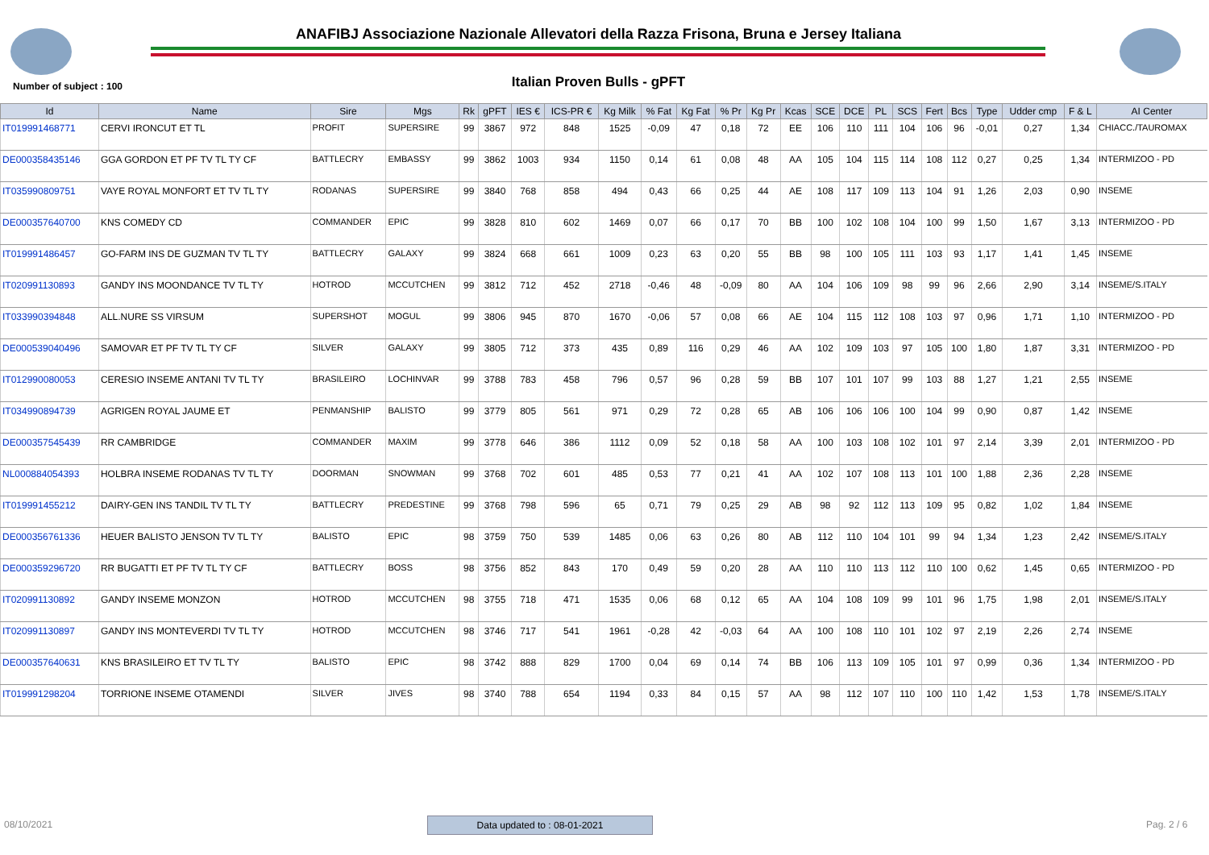ANAFIBJ Associazione Nazionale Allevatori della Razza Frisona, Bruna e Jersey Italiana
Number of subject : 100
Italian Proven Bulls - gPFT
| Id | Name | Sire | Mgs | Rk | gPFT | IES € | ICS-PR € | Kg Milk | % Fat | Kg Fat | % Pr | Kg Pr | Kcas | SCE | DCE | PL | SCS | Fert | Bcs | Type | Udder cmp | F & L | AI Center |
| --- | --- | --- | --- | --- | --- | --- | --- | --- | --- | --- | --- | --- | --- | --- | --- | --- | --- | --- | --- | --- | --- | --- | --- |
| IT019991468771 | CERVI IRONCUT ET TL | PROFIT | SUPERSIRE | 99 | 3867 | 972 | 848 | 1525 | -0,09 | 47 | 0,18 | 72 | EE | 106 | 110 | 111 | 104 | 106 | 96 | -0,01 | 0,27 | 1,34 | CHIACC./TAUROMAX |
| DE000358435146 | GGA GORDON ET PF TV TL TY CF | BATTLECRY | EMBASSY | 99 | 3862 | 1003 | 934 | 1150 | 0,14 | 61 | 0,08 | 48 | AA | 105 | 104 | 115 | 114 | 108 | 112 | 0,27 | 0,25 | 1,34 | INTERMIZOO - PD |
| IT035990809751 | VAYE ROYAL MONFORT ET TV TL TY | RODANAS | SUPERSIRE | 99 | 3840 | 768 | 858 | 494 | 0,43 | 66 | 0,25 | 44 | AE | 108 | 117 | 109 | 113 | 104 | 91 | 1,26 | 2,03 | 0,90 | INSEME |
| DE000357640700 | KNS COMEDY CD | COMMANDER | EPIC | 99 | 3828 | 810 | 602 | 1469 | 0,07 | 66 | 0,17 | 70 | BB | 100 | 102 | 108 | 104 | 100 | 99 | 1,50 | 1,67 | 3,13 | INTERMIZOO - PD |
| IT019991486457 | GO-FARM INS DE GUZMAN TV TL TY | BATTLECRY | GALAXY | 99 | 3824 | 668 | 661 | 1009 | 0,23 | 63 | 0,20 | 55 | BB | 98 | 100 | 105 | 111 | 103 | 93 | 1,17 | 1,41 | 1,45 | INSEME |
| IT020991130893 | GANDY INS MOONDANCE TV TL TY | HOTROD | MCCUTCHEN | 99 | 3812 | 712 | 452 | 2718 | -0,46 | 48 | -0,09 | 80 | AA | 104 | 106 | 109 | 98 | 99 | 96 | 2,66 | 2,90 | 3,14 | INSEME/S.ITALY |
| IT033990394848 | ALL.NURE SS VIRSUM | SUPERSHOT | MOGUL | 99 | 3806 | 945 | 870 | 1670 | -0,06 | 57 | 0,08 | 66 | AE | 104 | 115 | 112 | 108 | 103 | 97 | 0,96 | 1,71 | 1,10 | INTERMIZOO - PD |
| DE000539040496 | SAMOVAR ET PF TV TL TY CF | SILVER | GALAXY | 99 | 3805 | 712 | 373 | 435 | 0,89 | 116 | 0,29 | 46 | AA | 102 | 109 | 103 | 97 | 105 | 100 | 1,80 | 1,87 | 3,31 | INTERMIZOO - PD |
| IT012990080053 | CERESIO INSEME ANTANI TV TL TY | BRASILEIRO | LOCHINVAR | 99 | 3788 | 783 | 458 | 796 | 0,57 | 96 | 0,28 | 59 | BB | 107 | 101 | 107 | 99 | 103 | 88 | 1,27 | 1,21 | 2,55 | INSEME |
| IT034990894739 | AGRIGEN ROYAL JAUME ET | PENMANSHIP | BALISTO | 99 | 3779 | 805 | 561 | 971 | 0,29 | 72 | 0,28 | 65 | AB | 106 | 106 | 106 | 100 | 104 | 99 | 0,90 | 0,87 | 1,42 | INSEME |
| DE000357545439 | RR CAMBRIDGE | COMMANDER | MAXIM | 99 | 3778 | 646 | 386 | 1112 | 0,09 | 52 | 0,18 | 58 | AA | 100 | 103 | 108 | 102 | 101 | 97 | 2,14 | 3,39 | 2,01 | INTERMIZOO - PD |
| NL000884054393 | HOLBRA INSEME RODANAS TV TL TY | DOORMAN | SNOWMAN | 99 | 3768 | 702 | 601 | 485 | 0,53 | 77 | 0,21 | 41 | AA | 102 | 107 | 108 | 113 | 101 | 100 | 1,88 | 2,36 | 2,28 | INSEME |
| IT019991455212 | DAIRY-GEN INS TANDIL TV TL TY | BATTLECRY | PREDESTINE | 99 | 3768 | 798 | 596 | 65 | 0,71 | 79 | 0,25 | 29 | AB | 98 | 92 | 112 | 113 | 109 | 95 | 0,82 | 1,02 | 1,84 | INSEME |
| DE000356761336 | HEUER BALISTO JENSON TV TL TY | BALISTO | EPIC | 98 | 3759 | 750 | 539 | 1485 | 0,06 | 63 | 0,26 | 80 | AB | 112 | 110 | 104 | 101 | 99 | 94 | 1,34 | 1,23 | 2,42 | INSEME/S.ITALY |
| DE000359296720 | RR BUGATTI ET PF TV TL TY CF | BATTLECRY | BOSS | 98 | 3756 | 852 | 843 | 170 | 0,49 | 59 | 0,20 | 28 | AA | 110 | 110 | 113 | 112 | 110 | 100 | 0,62 | 1,45 | 0,65 | INTERMIZOO - PD |
| IT020991130892 | GANDY INSEME MONZON | HOTROD | MCCUTCHEN | 98 | 3755 | 718 | 471 | 1535 | 0,06 | 68 | 0,12 | 65 | AA | 104 | 108 | 109 | 99 | 101 | 96 | 1,75 | 1,98 | 2,01 | INSEME/S.ITALY |
| IT020991130897 | GANDY INS MONTEVERDI TV TL TY | HOTROD | MCCUTCHEN | 98 | 3746 | 717 | 541 | 1961 | -0,28 | 42 | -0,03 | 64 | AA | 100 | 108 | 110 | 101 | 102 | 97 | 2,19 | 2,26 | 2,74 | INSEME |
| DE000357640631 | KNS BRASILEIRO ET TV TL TY | BALISTO | EPIC | 98 | 3742 | 888 | 829 | 1700 | 0,04 | 69 | 0,14 | 74 | BB | 106 | 113 | 109 | 105 | 101 | 97 | 0,99 | 0,36 | 1,34 | INTERMIZOO - PD |
| IT019991298204 | TORRIONE INSEME OTAMENDI | SILVER | JIVES | 98 | 3740 | 788 | 654 | 1194 | 0,33 | 84 | 0,15 | 57 | AA | 98 | 112 | 107 | 110 | 100 | 110 | 1,42 | 1,53 | 1,78 | INSEME/S.ITALY |
08/10/2021 Data updated to : 08-01-2021 Pag. 2 / 6